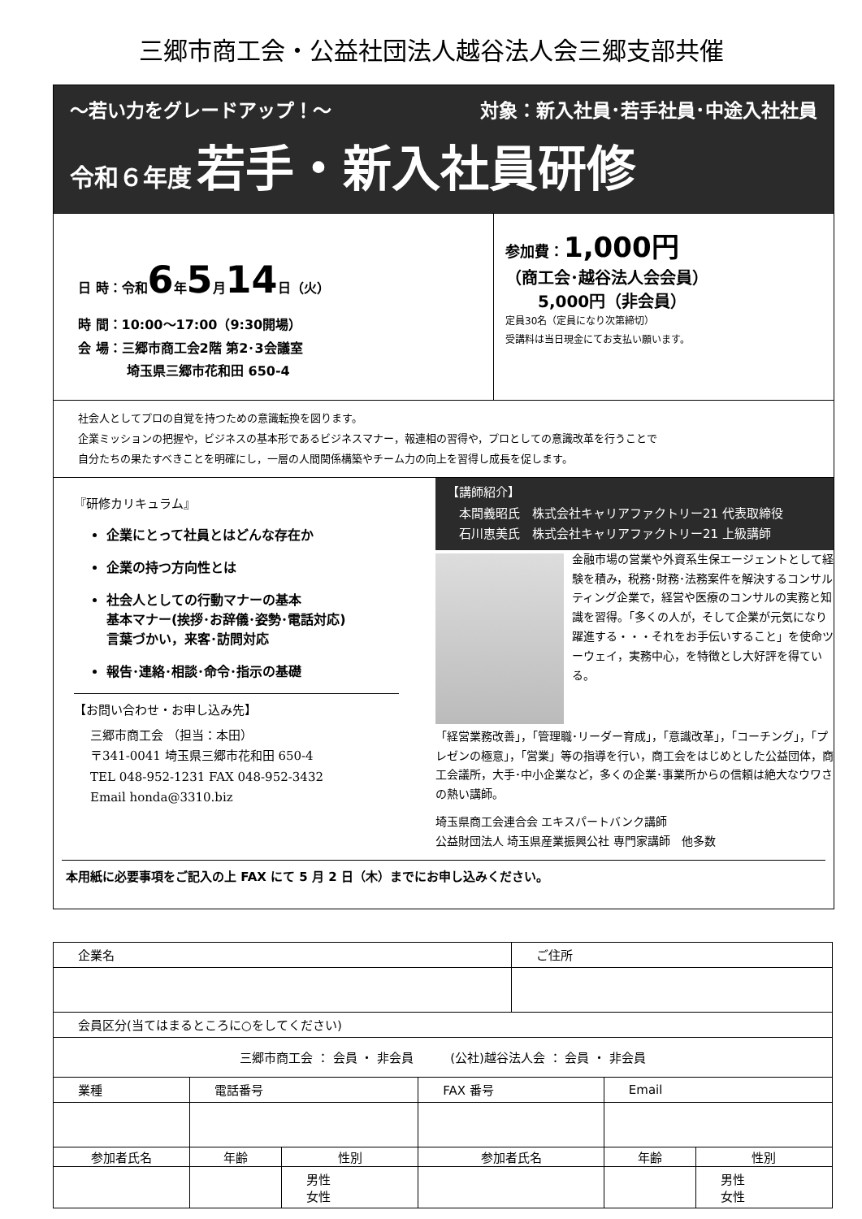三郷市商工会・公益社団法人越谷法人会三郷支部共催
～若い力をグレードアップ！～ 対象：新入社員･若手社員･中途入社社員
令和６年度 若手・新入社員研修
日 時：令和6年5月14日（火）
時 間：10:00～17:00（9:30開場）
会 場：三郷市商工会2階 第2･3会議室
埼玉県三郷市花和田 650-4
参加費：1,000円
（商工会･越谷法人会会員）
　　5,000円（非会員）
定員30名（定員になり次第締切）
受講料は当日現金にてお支払い願います。
社会人としてプロの自覚を持つための意識転換を図ります。
企業ミッションの把握や，ビジネスの基本形であるビジネスマナー，報連相の習得や，プロとしての意識改革を行うことで
自分たちの果たすべきことを明確にし，一層の人間関係構築やチーム力の向上を習得し成長を促します。
『研修カリキュラム』
企業にとって社員とはどんな存在か
企業の持つ方向性とは
社会人としての行動マナーの基本
基本マナー(挨拶･お辞儀･姿勢･電話対応)
言葉づかい，来客･訪問対応
報告･連絡･相談･命令･指示の基礎
【お問い合わせ・お申し込み先】
三郷市商工会 （担当：本田）
〒341-0041 埼玉県三郷市花和田 650-4
TEL 048-952-1231 FAX 048-952-3432
Email honda@3310.biz
【講師紹介】
　本間義昭氏　株式会社キャリアファクトリー21 代表取締役
　石川恵美氏　株式会社キャリアファクトリー21 上級講師
金融市場の営業や外資系生保エージェントとして経験を積み，税務･財務･法務案件を解決するコンサルティング企業で，経営や医療のコンサルの実務と知識を習得。「多くの人が，そして企業が元気になり躍進する・・・それをお手伝いすること」を使命ツーウェイ，実務中心，を特徴とし大好評を得ている。
「経営業務改善」，「管理職･リーダー育成」，「意識改革」，「コーチング」，「プレゼンの極意」，「営業」等の指導を行い，商工会をはじめとした公益団体，商工会議所，大手･中小企業など，多くの企業･事業所からの信頼は絶大なウワさの熱い講師。
埼玉県商工会連合会 エキスパートバンク講師
公益財団法人 埼玉県産業振興公社 専門家講師　他多数
本用紙に必要事項をご記入の上 FAX にて 5 月 2 日（木）までにお申し込みください。
| 企業名 | | | | ご住所 | | | |
| 会員区分(当てはまるところに○をしてください) | | | | | | | |
| 三郷市商工会 ： 会員 ・ 非会員 (公社)越谷法人会 ： 会員 ・ 非会員 | | | | | | | |
| 業種 | 電話番号 | | FAX 番号 | | Email | | |
| 参加者氏名 | 年齢 | 性別 | 参加者氏名 | | | 年齢 | 性別 |
| | | 男性 女性 | | | | | 男性 女性 |